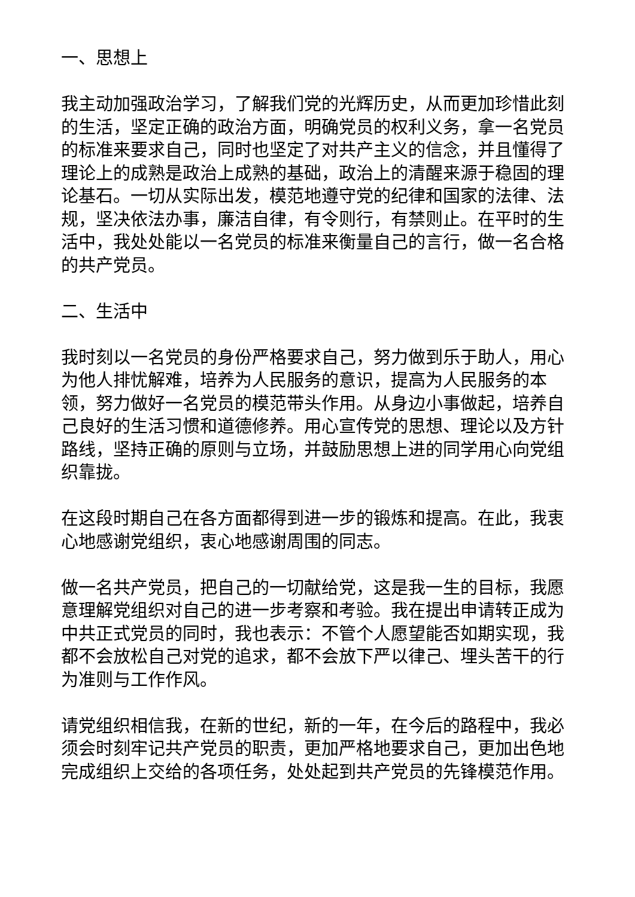一、思想上
我主动加强政治学习，了解我们党的光辉历史，从而更加珍惜此刻的生活，坚定正确的政治方面，明确党员的权利义务，拿一名党员的标准来要求自己，同时也坚定了对共产主义的信念，并且懂得了理论上的成熟是政治上成熟的基础，政治上的清醒来源于稳固的理论基石。一切从实际出发，模范地遵守党的纪律和国家的法律、法规，坚决依法办事，廉洁自律，有令则行，有禁则止。在平时的生活中，我处处能以一名党员的标准来衡量自己的言行，做一名合格的共产党员。
二、生活中
我时刻以一名党员的身份严格要求自己，努力做到乐于助人，用心为他人排忧解难，培养为人民服务的意识，提高为人民服务的本领，努力做好一名党员的模范带头作用。从身边小事做起，培养自己良好的生活习惯和道德修养。用心宣传党的思想、理论以及方针路线，坚持正确的原则与立场，并鼓励思想上进的同学用心向党组织靠拢。
在这段时期自己在各方面都得到进一步的锻炼和提高。在此，我衷心地感谢党组织，衷心地感谢周围的同志。
做一名共产党员，把自己的一切献给党，这是我一生的目标，我愿意理解党组织对自己的进一步考察和考验。我在提出申请转正成为中共正式党员的同时，我也表示：不管个人愿望能否如期实现，我都不会放松自己对党的追求，都不会放下严以律己、埋头苦干的行为准则与工作作风。
请党组织相信我，在新的世纪，新的一年，在今后的路程中，我必须会时刻牢记共产党员的职责，更加严格地要求自己，更加出色地完成组织上交给的各项任务，处处起到共产党员的先锋模范作用。